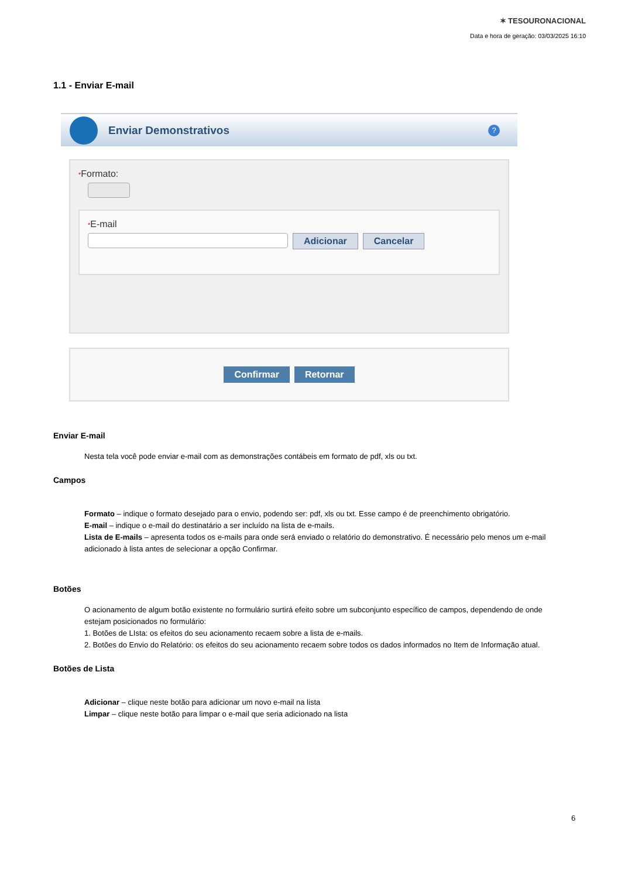✶ TESOURONACIONAL
Data e hora de geração: 03/03/2025 16:10
1.1 - Enviar E-mail
Enviar Demonstrativos
?
*Formato:
*E-mail
Adicionar Cancelar
Confirmar Retornar
Enviar E-mail
Nesta tela você pode enviar e-mail com as demonstrações contábeis em formato de pdf, xls ou txt.
Campos
Formato – indique o formato desejado para o envio, podendo ser: pdf, xls ou txt. Esse campo é de preenchimento obrigatório.
E-mail – indique o e-mail do destinatário a ser incluído na lista de e-mails.
Lista de E-mails – apresenta todos os e-mails para onde será enviado o relatório do demonstrativo. É necessário pelo menos um e-mail adicionado à lista antes de selecionar a opção Confirmar.
Botões
O acionamento de algum botão existente no formulário surtirá efeito sobre um subconjunto específico de campos, dependendo de onde estejam posicionados no formulário:
1. Botões de LIsta: os efeitos do seu acionamento recaem sobre a lista de e-mails.
2. Botões do Envio do Relatório: os efeitos do seu acionamento recaem sobre todos os dados informados no Item de Informação atual.
Botões de Lista
Adicionar – clique neste botão para adicionar um novo e-mail na lista
Limpar – clique neste botão para limpar o e-mail que seria adicionado na lista
6